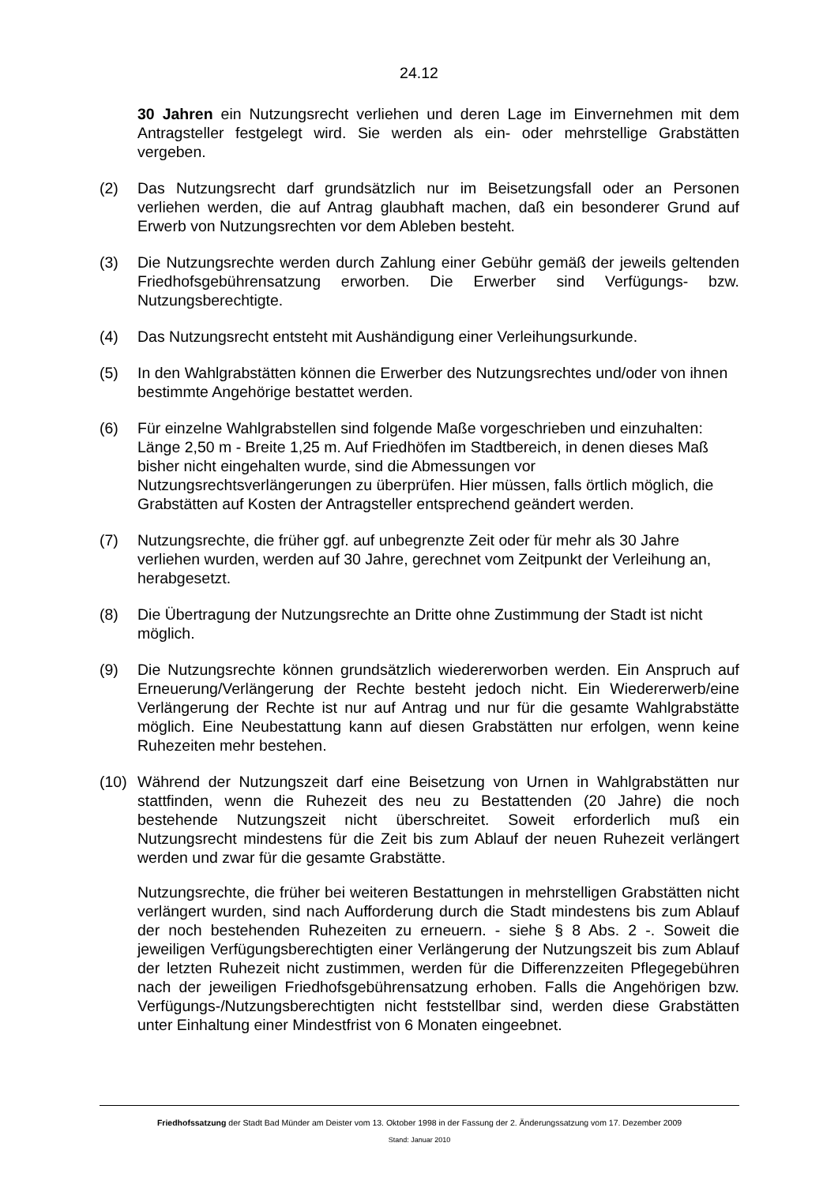24.12
30 Jahren ein Nutzungsrecht verliehen und deren Lage im Einvernehmen mit dem Antragsteller festgelegt wird. Sie werden als ein- oder mehrstellige Grabstätten vergeben.
(2) Das Nutzungsrecht darf grundsätzlich nur im Beisetzungsfall oder an Personen verliehen werden, die auf Antrag glaubhaft machen, daß ein besonderer Grund auf Erwerb von Nutzungsrechten vor dem Ableben besteht.
(3) Die Nutzungsrechte werden durch Zahlung einer Gebühr gemäß der jeweils geltenden Friedhofsgebührensatzung erworben. Die Erwerber sind Verfügungs- bzw. Nutzungsberechtigte.
(4) Das Nutzungsrecht entsteht mit Aushändigung einer Verleihungsurkunde.
(5) In den Wahlgrabstätten können die Erwerber des Nutzungsrechtes und/oder von ihnen bestimmte Angehörige bestattet werden.
(6) Für einzelne Wahlgrabstellen sind folgende Maße vorgeschrieben und einzuhalten: Länge 2,50 m - Breite 1,25 m. Auf Friedhöfen im Stadtbereich, in denen dieses Maß bisher nicht eingehalten wurde, sind die Abmessungen vor Nutzungsrechtsverlängerungen zu überprüfen. Hier müssen, falls örtlich möglich, die Grabstätten auf Kosten der Antragsteller entsprechend geändert werden.
(7) Nutzungsrechte, die früher ggf. auf unbegrenzte Zeit oder für mehr als 30 Jahre verliehen wurden, werden auf 30 Jahre, gerechnet vom Zeitpunkt der Verleihung an, herabgesetzt.
(8) Die Übertragung der Nutzungsrechte an Dritte ohne Zustimmung der Stadt ist nicht möglich.
(9) Die Nutzungsrechte können grundsätzlich wiedererworben werden. Ein Anspruch auf Erneuerung/Verlängerung der Rechte besteht jedoch nicht. Ein Wiedererwerb/eine Verlängerung der Rechte ist nur auf Antrag und nur für die gesamte Wahlgrabstätte möglich. Eine Neubestattung kann auf diesen Grabstätten nur erfolgen, wenn keine Ruhezeiten mehr bestehen.
(10) Während der Nutzungszeit darf eine Beisetzung von Urnen in Wahlgrabstätten nur stattfinden, wenn die Ruhezeit des neu zu Bestattenden (20 Jahre) die noch bestehende Nutzungszeit nicht überschreitet. Soweit erforderlich muß ein Nutzungsrecht mindestens für die Zeit bis zum Ablauf der neuen Ruhezeit verlängert werden und zwar für die gesamte Grabstätte.
Nutzungsrechte, die früher bei weiteren Bestattungen in mehrstelligen Grabstätten nicht verlängert wurden, sind nach Aufforderung durch die Stadt mindestens bis zum Ablauf der noch bestehenden Ruhezeiten zu erneuern. - siehe § 8 Abs. 2 -. Soweit die jeweiligen Verfügungsberechtigten einer Verlängerung der Nutzungszeit bis zum Ablauf der letzten Ruhezeit nicht zustimmen, werden für die Differenzzeiten Pflegegebühren nach der jeweiligen Friedhofsgebührensatzung erhoben. Falls die Angehörigen bzw. Verfügungs-/Nutzungsberechtigten nicht feststellbar sind, werden diese Grabstätten unter Einhaltung einer Mindestfrist von 6 Monaten eingeebnet.
Friedhofssatzung der Stadt Bad Münder am Deister vom 13. Oktober 1998 in der Fassung der 2. Änderungssatzung vom 17. Dezember 2009
Stand: Januar 2010